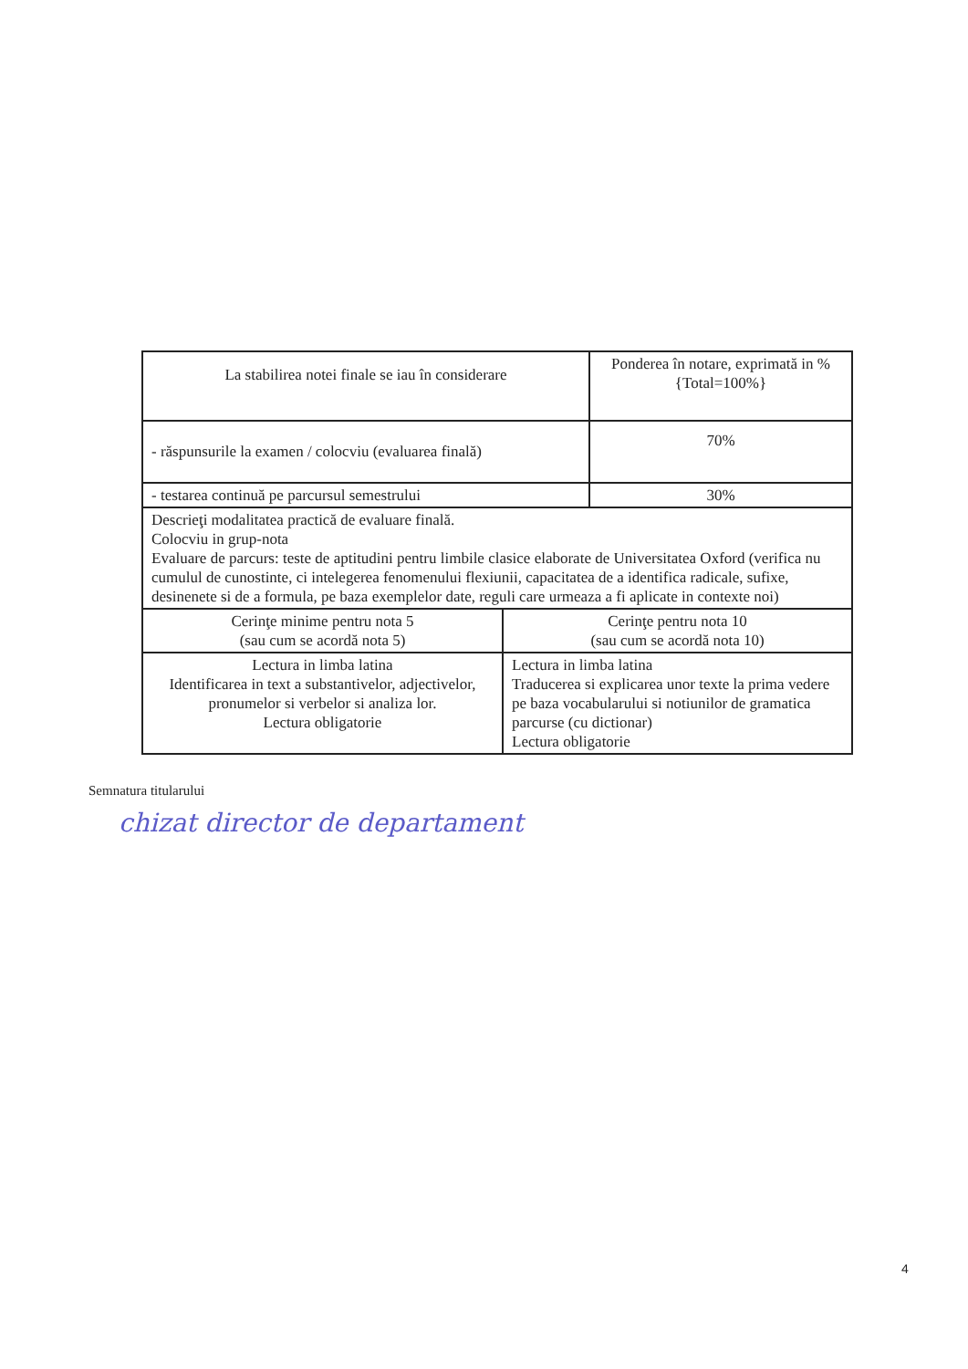| La stabilirea notei finale se iau în considerare | Ponderea în notare, exprimată in % {Total=100%} |
| - răspunsurile la examen / colocviu (evaluarea finală) | 70% |
| - testarea continuă pe parcursul semestrului | 30% |
| Descrieţi modalitatea practică de evaluare finală. Colocviu in grup-nota Evaluare de parcurs: teste de aptitudini pentru limbile clasice elaborate de Universitatea Oxford (verifica nu cumulul de cunostinte, ci intelegerea fenomenului flexiunii, capacitatea de a identifica radicale, sufixe, desinenete si de a formula, pe baza exemplelor date, reguli care urmeaza a fi aplicate in contexte noi) | |
| Cerinţe minime pentru nota 5 (sau cum se acordă nota 5) | Cerinţe pentru nota 10 (sau cum se acordă nota 10) |
| Lectura in limba latina Identificarea in text a substantivelor, adjectivelor, pronumelor si verbelor si analiza lor. Lectura obligatorie | Lectura in limba latina Traducerea si explicarea unor texte la prima vedere pe baza vocabularului si notiunilor de gramatica parcurse (cu dictionar) Lectura obligatorie |
Semnatura titularului
chizat director de departament
4